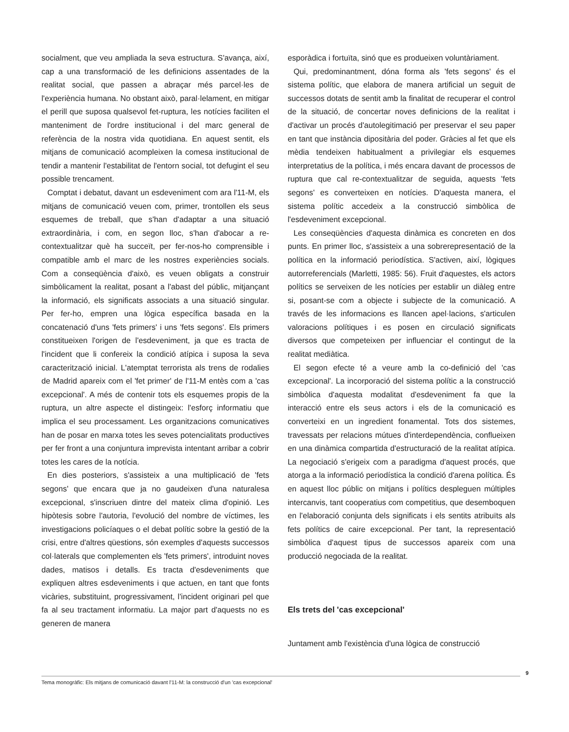socialment, que veu ampliada la seva estructura. S'avança, així, cap a una transformació de les definicions assentades de la realitat social, que passen a abraçar més parcel·les de l'experiència humana. No obstant això, paral·lelament, en mitigar el perill que suposa qualsevol fet-ruptura, les notícies faciliten el manteniment de l'ordre institucional i del marc general de referència de la nostra vida quotidiana. En aquest sentit, els mitjans de comunicació acompleixen la comesa institucional de tendir a mantenir l'estabilitat de l'entorn social, tot defugint el seu possible trencament.
Comptat i debatut, davant un esdeveniment com ara l'11-M, els mitjans de comunicació veuen com, primer, trontollen els seus esquemes de treball, que s'han d'adaptar a una situació extraordinària, i com, en segon lloc, s'han d'abocar a re-contextualitzar què ha succeït, per fer-nos-ho comprensible i compatible amb el marc de les nostres experiències socials. Com a conseqüència d'això, es veuen obligats a construir simbòlicament la realitat, posant a l'abast del públic, mitjançant la informació, els significats associats a una situació singular. Per fer-ho, empren una lògica específica basada en la concatenació d'uns 'fets primers' i uns 'fets segons'. Els primers constitueixen l'origen de l'esdeveniment, ja que es tracta de l'incident que li confereix la condició atípica i suposa la seva caracterització inicial. L'atemptat terrorista als trens de rodalies de Madrid apareix com el 'fet primer' de l'11-M entès com a 'cas excepcional'. A més de contenir tots els esquemes propis de la ruptura, un altre aspecte el distingeix: l'esforç informatiu que implica el seu processament. Les organitzacions comunicatives han de posar en marxa totes les seves potencialitats productives per fer front a una conjuntura imprevista intentant arribar a cobrir totes les cares de la notícia.
En dies posteriors, s'assisteix a una multiplicació de 'fets segons' que encara que ja no gaudeixen d'una naturalesa excepcional, s'inscriuen dintre del mateix clima d'opinió. Les hipòtesis sobre l'autoria, l'evolució del nombre de víctimes, les investigacions policíaques o el debat polític sobre la gestió de la crisi, entre d'altres qüestions, són exemples d'aquests successos col·laterals que complementen els 'fets primers', introduint noves dades, matisos i detalls. Es tracta d'esdeveniments que expliquen altres esdeveniments i que actuen, en tant que fonts vicàries, substituint, progressivament, l'incident originari pel que fa al seu tractament informatiu. La major part d'aquests no es generen de manera
esporàdica i fortuïta, sinó que es produeixen voluntàriament.
Qui, predominantment, dóna forma als 'fets segons' és el sistema polític, que elabora de manera artificial un seguit de successos dotats de sentit amb la finalitat de recuperar el control de la situació, de concertar noves definicions de la realitat i d'activar un procés d'autolegitimació per preservar el seu paper en tant que instància dipositària del poder. Gràcies al fet que els mèdia tendeixen habitualment a privilegiar els esquemes interpretatius de la política, i més encara davant de processos de ruptura que cal re-contextualitzar de seguida, aquests 'fets segons' es converteixen en notícies. D'aquesta manera, el sistema polític accedeix a la construcció simbòlica de l'esdeveniment excepcional.
Les conseqüències d'aquesta dinàmica es concreten en dos punts. En primer lloc, s'assisteix a una sobrerepresentació de la política en la informació periodística. S'activen, així, lògiques autorreferencials (Marletti, 1985: 56). Fruit d'aquestes, els actors polítics se serveixen de les notícies per establir un diàleg entre si, posant-se com a objecte i subjecte de la comunicació. A través de les informacions es llancen apel·lacions, s'articulen valoracions polítiques i es posen en circulació significats diversos que competeixen per influenciar el contingut de la realitat mediàtica.
El segon efecte té a veure amb la co-definició del 'cas excepcional'. La incorporació del sistema polític a la construcció simbòlica d'aquesta modalitat d'esdeveniment fa que la interacció entre els seus actors i els de la comunicació es converteixi en un ingredient fonamental. Tots dos sistemes, travessats per relacions mútues d'interdependència, conflueixen en una dinàmica compartida d'estructuració de la realitat atípica. La negociació s'erigeix com a paradigma d'aquest procés, que atorga a la informació periodística la condició d'arena política. És en aquest lloc públic on mitjans i polítics despleguen múltiples intercanvis, tant cooperatius com competitius, que desemboquen en l'elaboració conjunta dels significats i els sentits atribuïts als fets polítics de caire excepcional. Per tant, la representació simbòlica d'aquest tipus de successos apareix com una producció negociada de la realitat.
Els trets del 'cas excepcional'
Juntament amb l'existència d'una lògica de construcció
Tema monogràfic: Els mitjans de comunicació davant l'11-M: la construcció d'un 'cas excepcional'
9